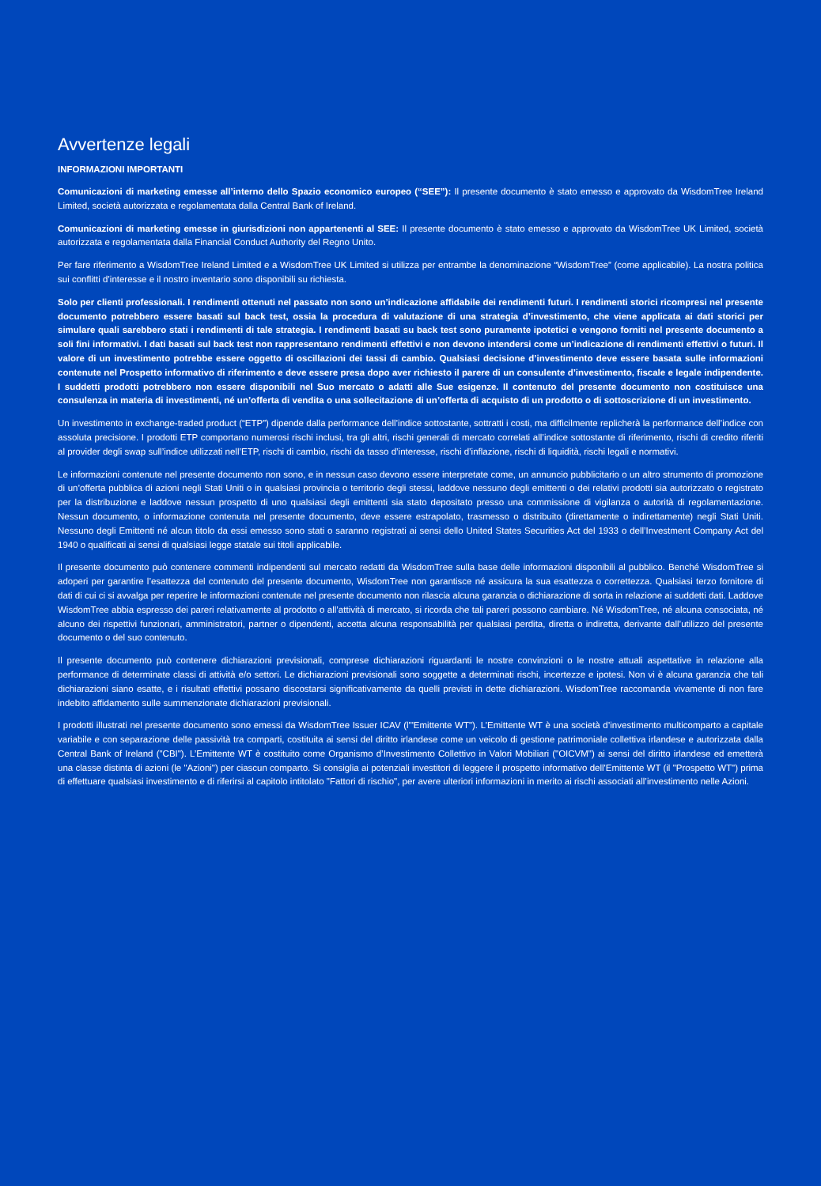Avvertenze legali
INFORMAZIONI IMPORTANTI
Comunicazioni di marketing emesse all’interno dello Spazio economico europeo (“SEE”): Il presente documento è stato emesso e approvato da WisdomTree Ireland Limited, società autorizzata e regolamentata dalla Central Bank of Ireland.
Comunicazioni di marketing emesse in giurisdizioni non appartenenti al SEE: Il presente documento è stato emesso e approvato da WisdomTree UK Limited, società autorizzata e regolamentata dalla Financial Conduct Authority del Regno Unito.
Per fare riferimento a WisdomTree Ireland Limited e a WisdomTree UK Limited si utilizza per entrambe la denominazione “WisdomTree” (come applicabile). La nostra politica sui conflitti d’interesse e il nostro inventario sono disponibili su richiesta.
Solo per clienti professionali. I rendimenti ottenuti nel passato non sono un’indicazione affidabile dei rendimenti futuri. I rendimenti storici ricompresi nel presente documento potrebbero essere basati sul back test, ossia la procedura di valutazione di una strategia d’investimento, che viene applicata ai dati storici per simulare quali sarebbero stati i rendimenti di tale strategia. I rendimenti basati su back test sono puramente ipotetici e vengono forniti nel presente documento a soli fini informativi. I dati basati sul back test non rappresentano rendimenti effettivi e non devono intendersi come un’indicazione di rendimenti effettivi o futuri. Il valore di un investimento potrebbe essere oggetto di oscillazioni dei tassi di cambio. Qualsiasi decisione d’investimento deve essere basata sulle informazioni contenute nel Prospetto informativo di riferimento e deve essere presa dopo aver richiesto il parere di un consulente d’investimento, fiscale e legale indipendente. I suddetti prodotti potrebbero non essere disponibili nel Suo mercato o adatti alle Sue esigenze. Il contenuto del presente documento non costituisce una consulenza in materia di investimenti, né un’offerta di vendita o una sollecitazione di un’offerta di acquisto di un prodotto o di sottoscrizione di un investimento.
Un investimento in exchange-traded product (“ETP”) dipende dalla performance dell’indice sottostante, sottratti i costi, ma difficilmente replicherà la performance dell’indice con assoluta precisione. I prodotti ETP comportano numerosi rischi inclusi, tra gli altri, rischi generali di mercato correlati all’indice sottostante di riferimento, rischi di credito riferiti al provider degli swap sull’indice utilizzati nell’ETP, rischi di cambio, rischi da tasso d’interesse, rischi d’inflazione, rischi di liquidità, rischi legali e normativi.
Le informazioni contenute nel presente documento non sono, e in nessun caso devono essere interpretate come, un annuncio pubblicitario o un altro strumento di promozione di un’offerta pubblica di azioni negli Stati Uniti o in qualsiasi provincia o territorio degli stessi, laddove nessuno degli emittenti o dei relativi prodotti sia autorizzato o registrato per la distribuzione e laddove nessun prospetto di uno qualsiasi degli emittenti sia stato depositato presso una commissione di vigilanza o autorità di regolamentazione. Nessun documento, o informazione contenuta nel presente documento, deve essere estrapolato, trasmesso o distribuito (direttamente o indirettamente) negli Stati Uniti. Nessuno degli Emittenti né alcun titolo da essi emesso sono stati o saranno registrati ai sensi dello United States Securities Act del 1933 o dell’Investment Company Act del 1940 o qualificati ai sensi di qualsiasi legge statale sui titoli applicabile.
Il presente documento può contenere commenti indipendenti sul mercato redatti da WisdomTree sulla base delle informazioni disponibili al pubblico. Benché WisdomTree si adoperi per garantire l’esattezza del contenuto del presente documento, WisdomTree non garantisce né assicura la sua esattezza o correttezza. Qualsiasi terzo fornitore di dati di cui ci si avvalga per reperire le informazioni contenute nel presente documento non rilascia alcuna garanzia o dichiarazione di sorta in relazione ai suddetti dati. Laddove WisdomTree abbia espresso dei pareri relativamente al prodotto o all’attività di mercato, si ricorda che tali pareri possono cambiare. Né WisdomTree, né alcuna consociata, né alcuno dei rispettivi funzionari, amministratori, partner o dipendenti, accetta alcuna responsabilità per qualsiasi perdita, diretta o indiretta, derivante dall’utilizzo del presente documento o del suo contenuto.
Il presente documento può contenere dichiarazioni previsionali, comprese dichiarazioni riguardanti le nostre convinzioni o le nostre attuali aspettative in relazione alla performance di determinate classi di attività e/o settori. Le dichiarazioni previsionali sono soggette a determinati rischi, incertezze e ipotesi. Non vi è alcuna garanzia che tali dichiarazioni siano esatte, e i risultati effettivi possano discostarsi significativamente da quelli previsti in dette dichiarazioni. WisdomTree raccomanda vivamente di non fare indebito affidamento sulle summenzionate dichiarazioni previsionali.
I prodotti illustrati nel presente documento sono emessi da WisdomTree Issuer ICAV (l'"Emittente WT"). L’Emittente WT è una società d’investimento multicomparto a capitale variabile e con separazione delle passività tra comparti, costituita ai sensi del diritto irlandese come un veicolo di gestione patrimoniale collettiva irlandese e autorizzata dalla Central Bank of Ireland ("CBI"). L’Emittente WT è costituito come Organismo d’Investimento Collettivo in Valori Mobiliari ("OICVM") ai sensi del diritto irlandese ed emetterà una classe distinta di azioni (le "Azioni") per ciascun comparto. Si consiglia ai potenziali investitori di leggere il prospetto informativo dell'Emittente WT (il "Prospetto WT") prima di effettuare qualsiasi investimento e di riferirsi al capitolo intitolato "Fattori di rischio", per avere ulteriori informazioni in merito ai rischi associati all’investimento nelle Azioni.